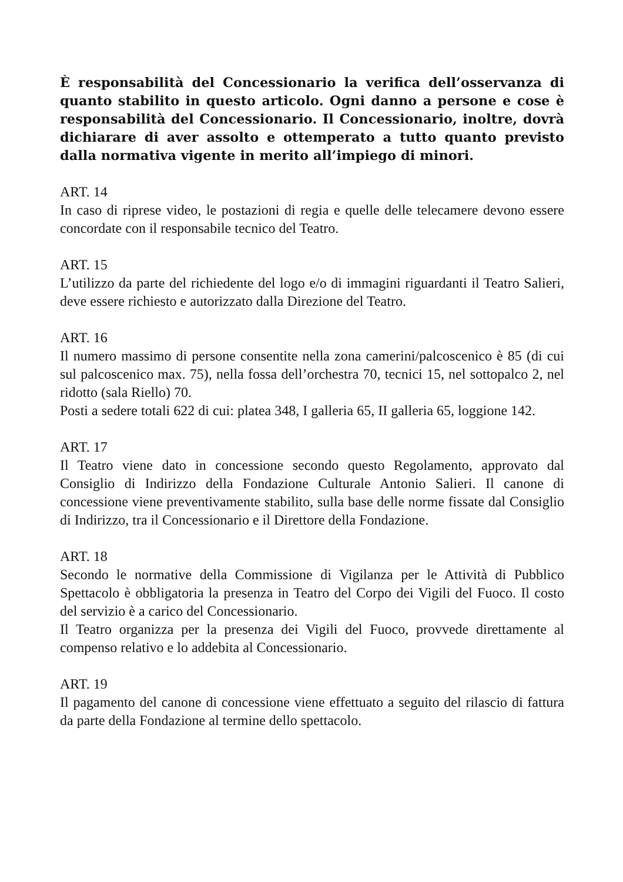È responsabilità del Concessionario la verifica dell’osservanza di quanto stabilito in questo articolo. Ogni danno a persone e cose è responsabilità del Concessionario. Il Concessionario, inoltre, dovrà dichiarare di aver assolto e ottemperato a tutto quanto previsto dalla normativa vigente in merito all’impiego di minori.
ART. 14
In caso di riprese video, le postazioni di regia e quelle delle telecamere devono essere concordate con il responsabile tecnico del Teatro.
ART. 15
L’utilizzo da parte del richiedente del logo e/o di immagini riguardanti il Teatro Salieri, deve essere richiesto e autorizzato dalla Direzione del Teatro.
ART. 16
Il numero massimo di persone consentite nella zona camerini/palcoscenico è 85 (di cui sul palcoscenico max. 75), nella fossa dell’orchestra 70, tecnici 15, nel sottopalco 2, nel ridotto (sala Riello) 70.
Posti a sedere totali 622 di cui: platea 348, I galleria 65, II galleria 65, loggione 142.
ART. 17
Il Teatro viene dato in concessione secondo questo Regolamento, approvato dal Consiglio di Indirizzo della Fondazione Culturale Antonio Salieri. Il canone di concessione viene preventivamente stabilito, sulla base delle norme fissate dal Consiglio di Indirizzo, tra il Concessionario e il Direttore della Fondazione.
ART. 18
Secondo le normative della Commissione di Vigilanza per le Attività di Pubblico Spettacolo è obbligatoria la presenza in Teatro del Corpo dei Vigili del Fuoco. Il costo del servizio è a carico del Concessionario.
Il Teatro organizza per la presenza dei Vigili del Fuoco, provvede direttamente al compenso relativo e lo addebita al Concessionario.
ART. 19
Il pagamento del canone di concessione viene effettuato a seguito del rilascio di fattura da parte della Fondazione al termine dello spettacolo.